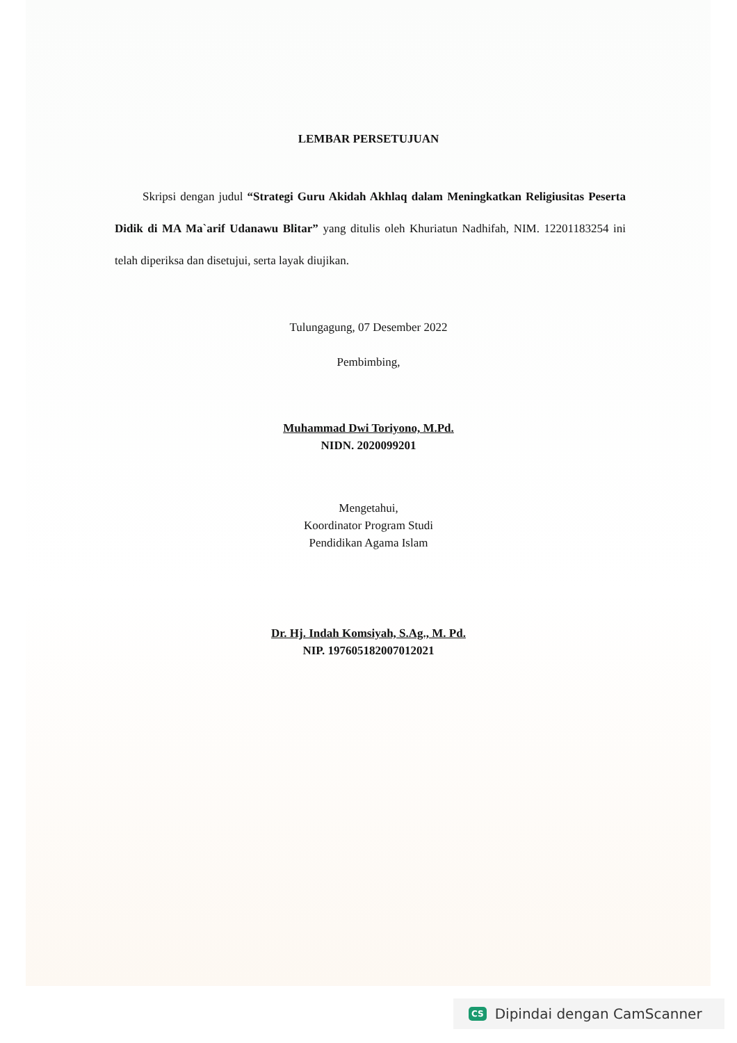LEMBAR PERSETUJUAN
Skripsi dengan judul “Strategi Guru Akidah Akhlaq dalam Meningkatkan Religiusitas Peserta Didik di MA Ma`arif Udanawu Blitar” yang ditulis oleh Khuriatun Nadhifah, NIM. 12201183254 ini telah diperiksa dan disetujui, serta layak diujikan.
Tulungagung, 07 Desember 2022
Pembimbing,
Muhammad Dwi Toriyono, M.Pd.
NIDN. 2020099201
Mengetahui,
Koordinator Program Studi
Pendidikan Agama Islam
Dr. Hj. Indah Komsiyah, S.Ag., M. Pd.
NIP. 197605182007012021
CS Dipindai dengan CamScanner